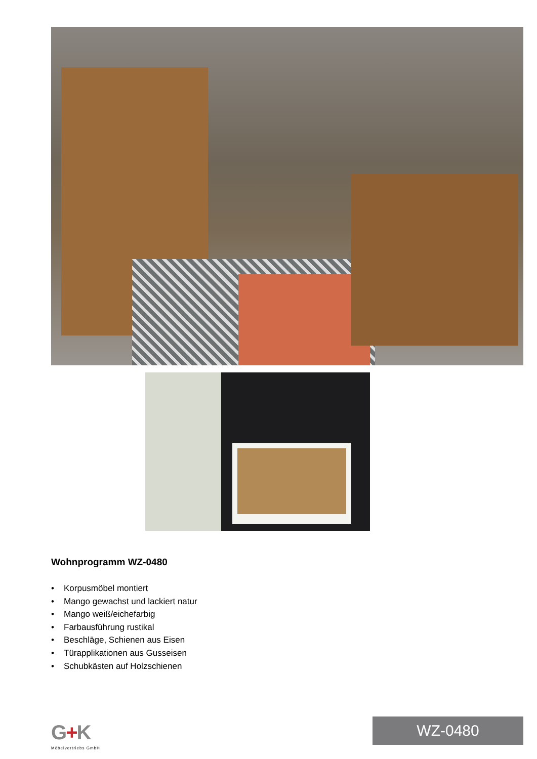Wohnprogramm WZ-0480
• Korpusmöbel montiert
• Mango gewachst und lackiert natur
• Mango weiß/eichefarbig
• Farbausführung rustikal
• Beschläge, Schienen aus Eisen
• Türapplikationen aus Gusseisen
• Schubkästen auf Holzschienen
G+K
Möbelvertriebs GmbH
WZ-0480